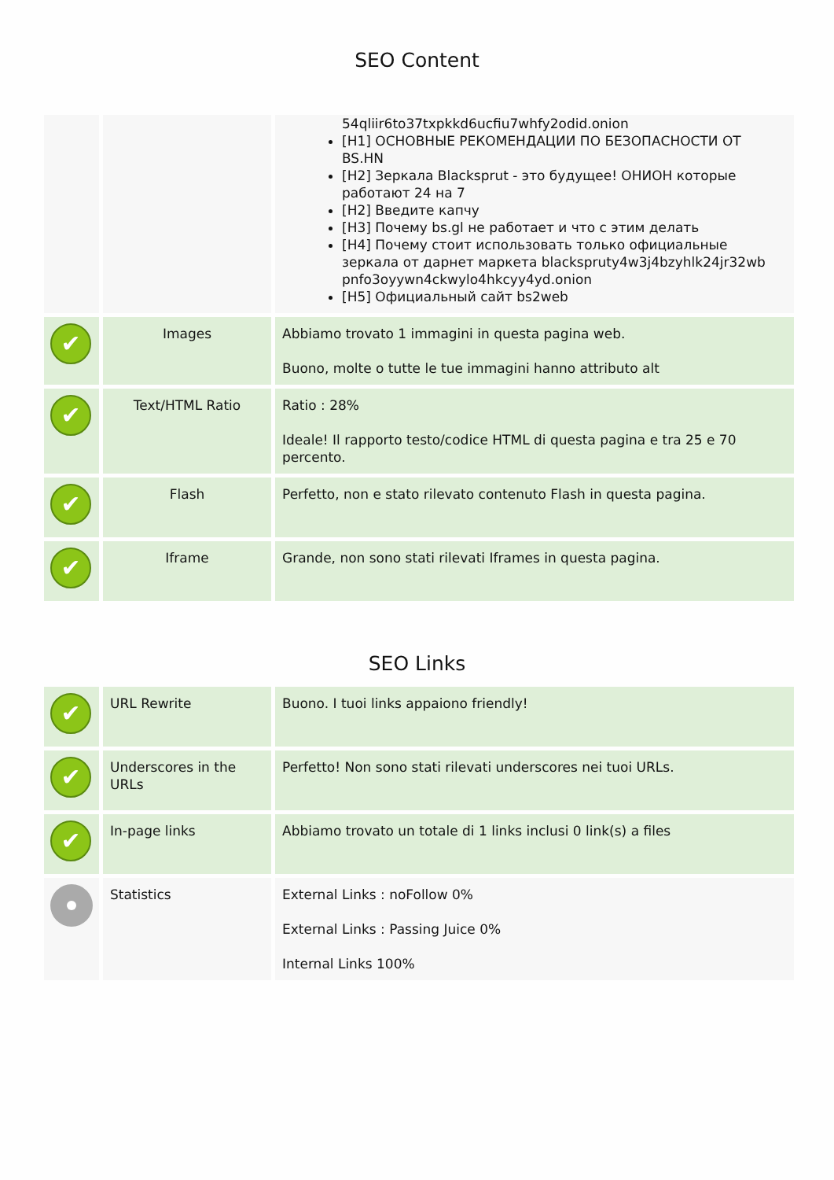SEO Content
| | | 54qliir6to37txpkkd6ucfiu7whfy2odid.onion [H1] ОСНОВНЫЕ РЕКОМЕНДАЦИИ ПО БЕЗОПАСНОСТИ ОТ BS.HN [H2] Зеркала Blacksprut - это будущее! ОНИОН которые работают 24 на 7 [H2] Введите капчу [H3] Почему bs.gl не работает и что с этим делать [H4] Почему стоит использовать только официальные зеркала от дарнет маркета blackspruty4w3j4bzyhlk24jr32wb pnfo3oyywn4ckwylo4hkcyy4yd.onion [H5] Официальный сайт bs2web |
| ✔ | Images | Abbiamo trovato 1 immagini in questa pagina web. Buono, molte o tutte le tue immagini hanno attributo alt |
| ✔ | Text/HTML Ratio | Ratio : 28% Ideale! Il rapporto testo/codice HTML di questa pagina e tra 25 e 70 percento. |
| ✔ | Flash | Perfetto, non e stato rilevato contenuto Flash in questa pagina. |
| ✔ | Iframe | Grande, non sono stati rilevati Iframes in questa pagina. |
SEO Links
| ✔ | URL Rewrite | Buono. I tuoi links appaiono friendly! |
| ✔ | Underscores in the URLs | Perfetto! Non sono stati rilevati underscores nei tuoi URLs. |
| ✔ | In-page links | Abbiamo trovato un totale di 1 links inclusi 0 link(s) a files |
| | Statistics | External Links : noFollow 0% External Links : Passing Juice 0% Internal Links 100% |